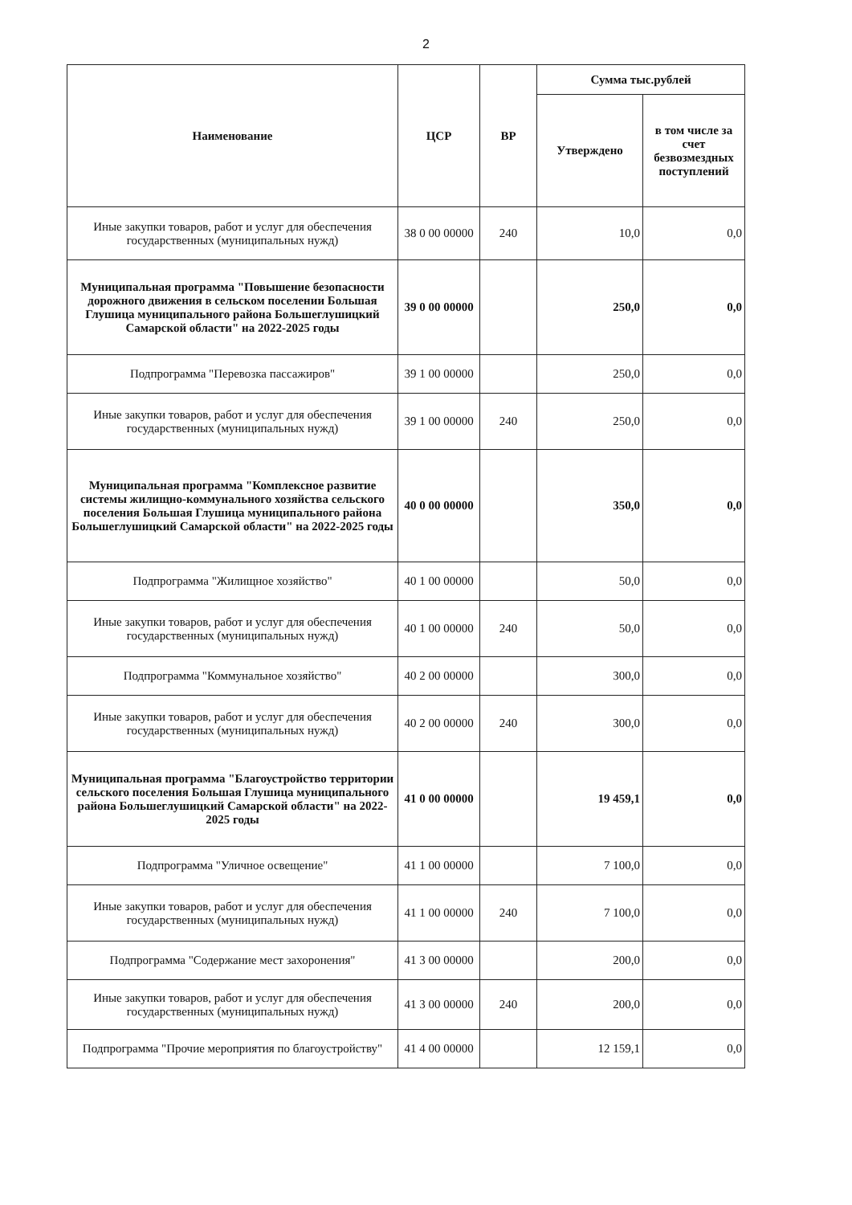2
| Наименование | ЦСР | ВР | Сумма тыс.рублей | |
| --- | --- | --- | --- | --- |
| | | | Утверждено | в том числе за счет безвозмездных поступлений |
| Иные закупки товаров, работ и услуг для обеспечения государственных (муниципальных нужд) | 38 0 00 00000 | 240 | 10,0 | 0,0 |
| Муниципальная программа "Повышение безопасности дорожного движения в сельском поселении Большая Глушица муниципального района Большеглушицкий Самарской области" на 2022-2025 годы | 39 0 00 00000 | | 250,0 | 0,0 |
| Подпрограмма "Перевозка пассажиров" | 39 1 00 00000 | | 250,0 | 0,0 |
| Иные закупки товаров, работ и услуг для обеспечения государственных (муниципальных нужд) | 39 1 00 00000 | 240 | 250,0 | 0,0 |
| Муниципальная программа "Комплексное развитие системы жилищно-коммунального хозяйства сельского поселения Большая Глушица муниципального района Большеглушицкий Самарской области" на 2022-2025 годы | 40 0 00 00000 | | 350,0 | 0,0 |
| Подпрограмма "Жилищное хозяйство" | 40 1 00 00000 | | 50,0 | 0,0 |
| Иные закупки товаров, работ и услуг для обеспечения государственных (муниципальных нужд) | 40 1 00 00000 | 240 | 50,0 | 0,0 |
| Подпрограмма "Коммунальное хозяйство" | 40 2 00 00000 | | 300,0 | 0,0 |
| Иные закупки товаров, работ и услуг для обеспечения государственных (муниципальных нужд) | 40 2 00 00000 | 240 | 300,0 | 0,0 |
| Муниципальная программа "Благоустройство территории сельского поселения Большая Глушица муниципального района Большеглушицкий Самарской области" на 2022-2025 годы | 41 0 00 00000 | | 19 459,1 | 0,0 |
| Подпрограмма "Уличное освещение" | 41 1 00 00000 | | 7 100,0 | 0,0 |
| Иные закупки товаров, работ и услуг для обеспечения государственных (муниципальных нужд) | 41 1 00 00000 | 240 | 7 100,0 | 0,0 |
| Подпрограмма "Содержание мест захоронения" | 41 3 00 00000 | | 200,0 | 0,0 |
| Иные закупки товаров, работ и услуг для обеспечения государственных (муниципальных нужд) | 41 3 00 00000 | 240 | 200,0 | 0,0 |
| Подпрограмма "Прочие мероприятия по благоустройству" | 41 4 00 00000 | | 12 159,1 | 0,0 |